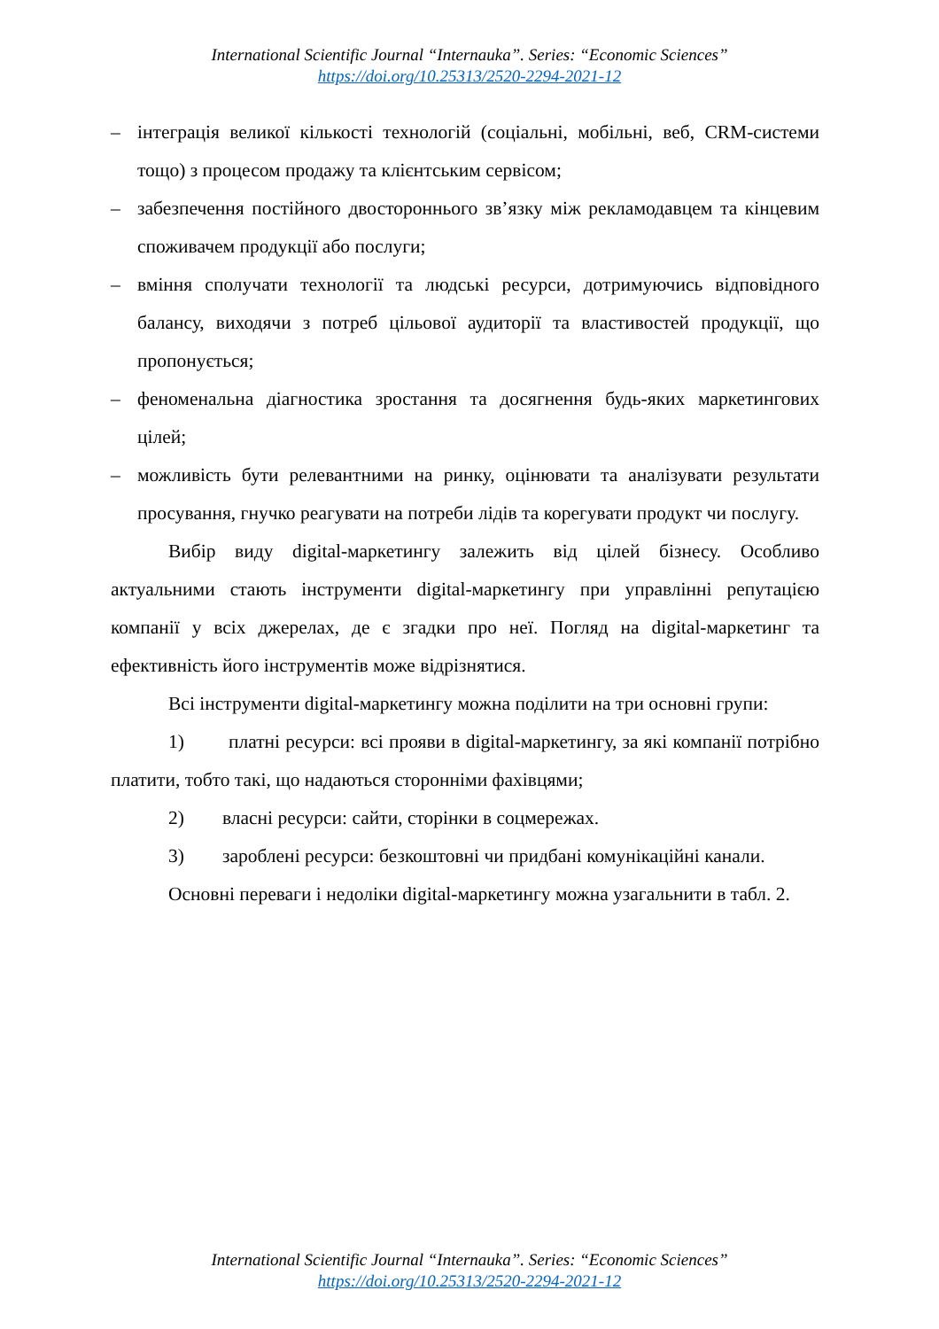International Scientific Journal “Internauka”. Series: “Economic Sciences”
https://doi.org/10.25313/2520-2294-2021-12
– інтеграція великої кількості технологій (соціальні, мобільні, веб, CRM-системи тощо) з процесом продажу та клієнтським сервісом;
– забезпечення постійного двостороннього зв’язку між рекламодавцем та кінцевим споживачем продукції або послуги;
– вміння сполучати технології та людські ресурси, дотримуючись відповідного балансу, виходячи з потреб цільової аудиторії та властивостей продукції, що пропонується;
– феноменальна діагностика зростання та досягнення будь-яких маркетингових цілей;
– можливість бути релевантними на ринку, оцінювати та аналізувати результати просування, гнучко реагувати на потреби лідів та корегувати продукт чи послугу.
Вибір виду digital-маркетингу залежить від цілей бізнесу. Особливо актуальними стають інструменти digital-маркетингу при управлінні репутацією компанії у всіх джерелах, де є згадки про неї. Погляд на digital-маркетинг та ефективність його інструментів може відрізнятися.
Всі інструменти digital-маркетингу можна поділити на три основні групи:
1) платні ресурси: всі прояви в digital-маркетингу, за які компанії потрібно платити, тобто такі, що надаються сторонніми фахівцями;
2) власні ресурси: сайти, сторінки в соцмережах.
3) зароблені ресурси: безкоштовні чи придбані комунікаційні канали.
Основні переваги і недоліки digital-маркетингу можна узагальнити в табл. 2.
International Scientific Journal “Internauka”. Series: “Economic Sciences”
https://doi.org/10.25313/2520-2294-2021-12